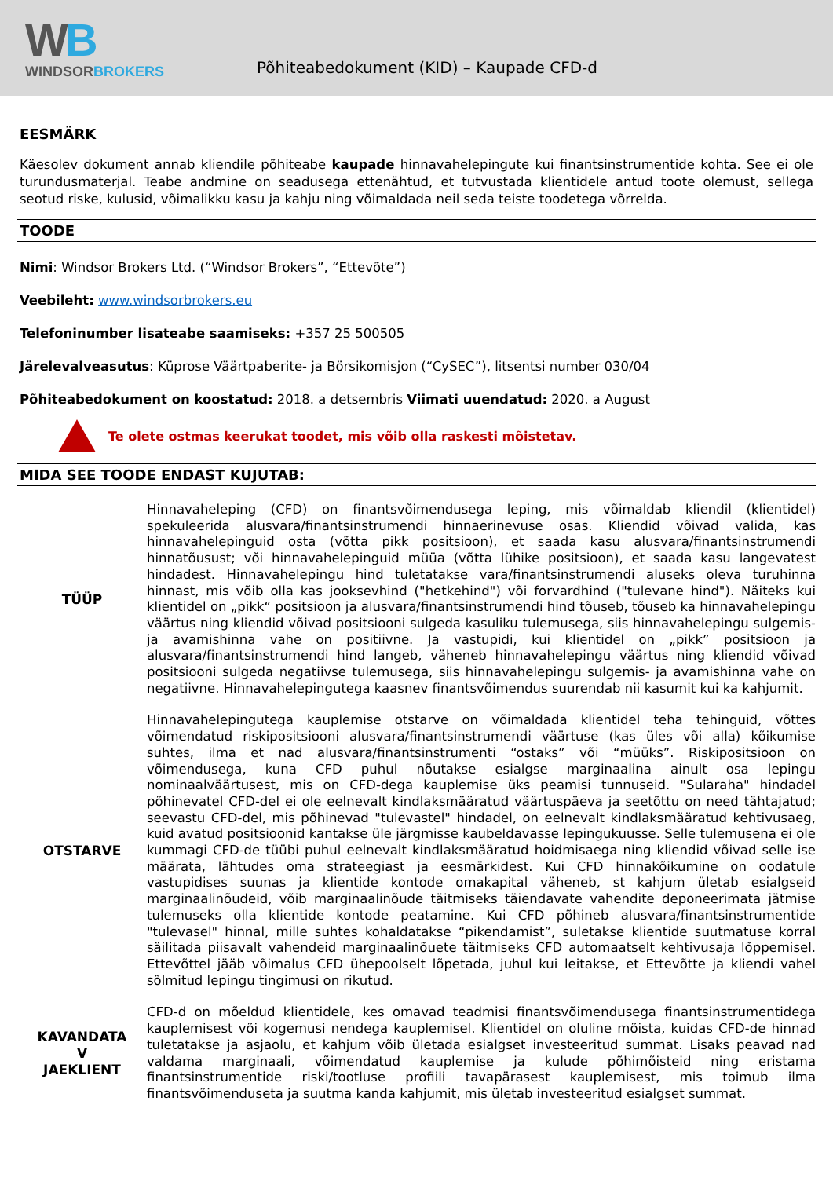WB
WINDSORBROKERS
Põhiteabedokument (KID) – Kaupade CFD-d
EESMÄRK
Käesolev dokument annab kliendile põhiteabe kaupade hinnavahelepingute kui finantsinstrumentide kohta. See ei ole turundusmaterjal. Teabe andmine on seadusega ettenähtud, et tutvustada klientidele antud toote olemust, sellega seotud riske, kulusid, võimalikku kasu ja kahju ning võimaldada neil seda teiste toodetega võrrelda.
TOODE
Nimi: Windsor Brokers Ltd. (“Windsor Brokers”, “Ettevõte”)
Veebileht: www.windsorbrokers.eu
Telefoninumber lisateabe saamiseks: +357 25 500505
Järelevalveasutus: Küprose Väärtpaberite- ja Börsikomisjon (“CySEC”), litsentsi number 030/04
Põhiteabedokument on koostatud: 2018. a detsembris Viimati uuendatud: 2020. a August
Te olete ostmas keerukat toodet, mis võib olla raskesti mõistetav.
MIDA SEE TOODE ENDAST KUJUTAB:
| TÜÜP | Hinnavaheleping (CFD) on finantsvõimendusega leping, mis võimaldab kliendil (klientidel) spekuleerida alusvara/finantsinstrumendi hinnaerinevuse osas. Kliendid võivad valida, kas hinnavahelepinguid osta (võtta pikk positsioon), et saada kasu alusvara/finantsinstrumendi hinnatõusust; või hinnavahelepinguid müüa (võtta lühike positsioon), et saada kasu langevatest hindadest. Hinnavahelepingu hind tuletatakse vara/finantsinstrumendi aluseks oleva turuhinna hinnast, mis võib olla kas jooksevhind ("hetkehind") või forvardhind ("tulevane hind"). Näiteks kui klientidel on „pikk“ positsioon ja alusvara/finantsinstrumendi hind tõuseb, tõuseb ka hinnavahelepingu väärtus ning kliendid võivad positsiooni sulgeda kasuliku tulemusega, siis hinnavahelepingu sulgemis- ja avamishinna vahe on positiivne. Ja vastupidi, kui klientidel on „pikk” positsioon ja alusvara/finantsinstrumendi hind langeb, väheneb hinnavahelepingu väärtus ning kliendid võivad positsiooni sulgeda negatiivse tulemusega, siis hinnavahelepingu sulgemis- ja avamishinna vahe on negatiivne. Hinnavahelepingutega kaasnev finantsvõimendus suurendab nii kasumit kui ka kahjumit. |
| OTSTARVE | Hinnavahelepingutega kauplemise otstarve on võimaldada klientidel teha tehinguid, võttes võimendatud riskipositsiooni alusvara/finantsinstrumendi väärtuse (kas üles või alla) kõikumise suhtes, ilma et nad alusvara/finantsinstrumenti “ostaks” või “müüks”. Riskipositsioon on võimendusega, kuna CFD puhul nõutakse esialgse marginaalina ainult osa lepingu nominaalväärtusest, mis on CFD-dega kauplemise üks peamisi tunnuseid. "Sularaha" hindadel põhinevatel CFD-del ei ole eelnevalt kindlaksmääratud väärtuspäeva ja seetõttu on need tähtajatud; seevastu CFD-del, mis põhinevad "tulevastel" hindadel, on eelnevalt kindlaksmääratud kehtivusaeg, kuid avatud positsioonid kantakse üle järgmisse kaubeldavasse lepingukuusse. Selle tulemusena ei ole kummagi CFD-de tüübi puhul eelnevalt kindlaksmääratud hoidmisaega ning kliendid võivad selle ise määrata, lähtudes oma strateegiast ja eesmärkidest. Kui CFD hinnakõikumine on oodatule vastupidises suunas ja klientide kontode omakapital väheneb, st kahjum ületab esialgseid marginaalinõudeid, võib marginaalinõude täitmiseks täiendavate vahendite deponeerimata jätmise tulemuseks olla klientide kontode peatamine. Kui CFD põhineb alusvara/finantsinstrumentide "tulevasel" hinnal, mille suhtes kohaldatakse “pikendamist”, suletakse klientide suutmatuse korral säilitada piisavalt vahendeid marginaalinõuete täitmiseks CFD automaatselt kehtivusaja lõppemisel. Ettevõttel jääb võimalus CFD ühepoolselt lõpetada, juhul kui leitakse, et Ettevõtte ja kliendi vahel sõlmitud lepingu tingimusi on rikutud. |
| KAVANDATA V JAEKLIENT | CFD-d on mõeldud klientidele, kes omavad teadmisi finantsvõimendusega finantsinstrumentidega kauplemisest või kogemusi nendega kauplemisel. Klientidel on oluline mõista, kuidas CFD-de hinnad tuletatakse ja asjaolu, et kahjum võib ületada esialgset investeeritud summat. Lisaks peavad nad valdama marginaali, võimendatud kauplemise ja kulude põhimõisteid ning eristama finantsinstrumentide riski/tootluse profiili tavapärasest kauplemisest, mis toimub ilma finantsvõimenduseta ja suutma kanda kahjumit, mis ületab investeeritud esialgset summat. |